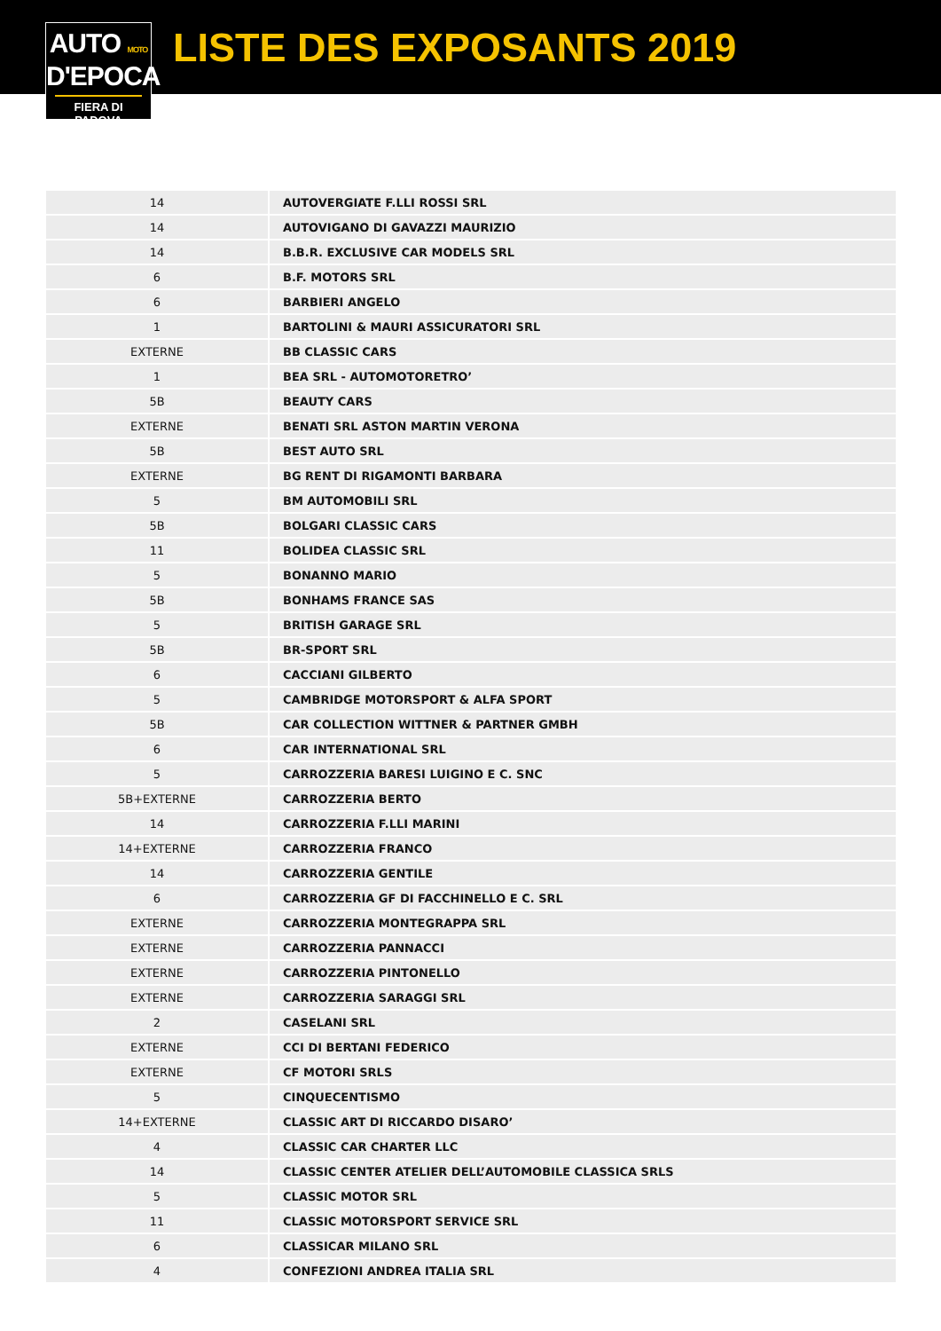AUTO MOTO
D'EPOCA
FIERA DI PADOVA
LISTE DES EXPOSANTS 2019
| 14 | AUTOVERGIATE F.LLI ROSSI SRL |
| 14 | AUTOVIGANO DI GAVAZZI MAURIZIO |
| 14 | B.B.R. EXCLUSIVE CAR MODELS SRL |
| 6 | B.F. MOTORS SRL |
| 6 | BARBIERI ANGELO |
| 1 | BARTOLINI & MAURI ASSICURATORI SRL |
| EXTERNE | BB CLASSIC CARS |
| 1 | BEA SRL - AUTOMOTORETRO’ |
| 5B | BEAUTY CARS |
| EXTERNE | BENATI SRL ASTON MARTIN VERONA |
| 5B | BEST AUTO SRL |
| EXTERNE | BG RENT DI RIGAMONTI BARBARA |
| 5 | BM AUTOMOBILI SRL |
| 5B | BOLGARI CLASSIC CARS |
| 11 | BOLIDEA CLASSIC SRL |
| 5 | BONANNO MARIO |
| 5B | BONHAMS FRANCE SAS |
| 5 | BRITISH GARAGE SRL |
| 5B | BR-SPORT SRL |
| 6 | CACCIANI GILBERTO |
| 5 | CAMBRIDGE MOTORSPORT & ALFA SPORT |
| 5B | CAR COLLECTION WITTNER & PARTNER GMBH |
| 6 | CAR INTERNATIONAL SRL |
| 5 | CARROZZERIA BARESI LUIGINO E C. SNC |
| 5B+EXTERNE | CARROZZERIA BERTO |
| 14 | CARROZZERIA F.LLI MARINI |
| 14+EXTERNE | CARROZZERIA FRANCO |
| 14 | CARROZZERIA GENTILE |
| 6 | CARROZZERIA GF DI FACCHINELLO E C. SRL |
| EXTERNE | CARROZZERIA MONTEGRAPPA SRL |
| EXTERNE | CARROZZERIA PANNACCI |
| EXTERNE | CARROZZERIA PINTONELLO |
| EXTERNE | CARROZZERIA SARAGGI SRL |
| 2 | CASELANI SRL |
| EXTERNE | CCI DI BERTANI FEDERICO |
| EXTERNE | CF MOTORI SRLS |
| 5 | CINQUECENTISMO |
| 14+EXTERNE | CLASSIC ART DI RICCARDO DISARO’ |
| 4 | CLASSIC CAR CHARTER LLC |
| 14 | CLASSIC CENTER ATELIER DELL’AUTOMOBILE CLASSICA SRLS |
| 5 | CLASSIC MOTOR SRL |
| 11 | CLASSIC MOTORSPORT SERVICE SRL |
| 6 | CLASSICAR MILANO SRL |
| 4 | CONFEZIONI ANDREA ITALIA SRL |